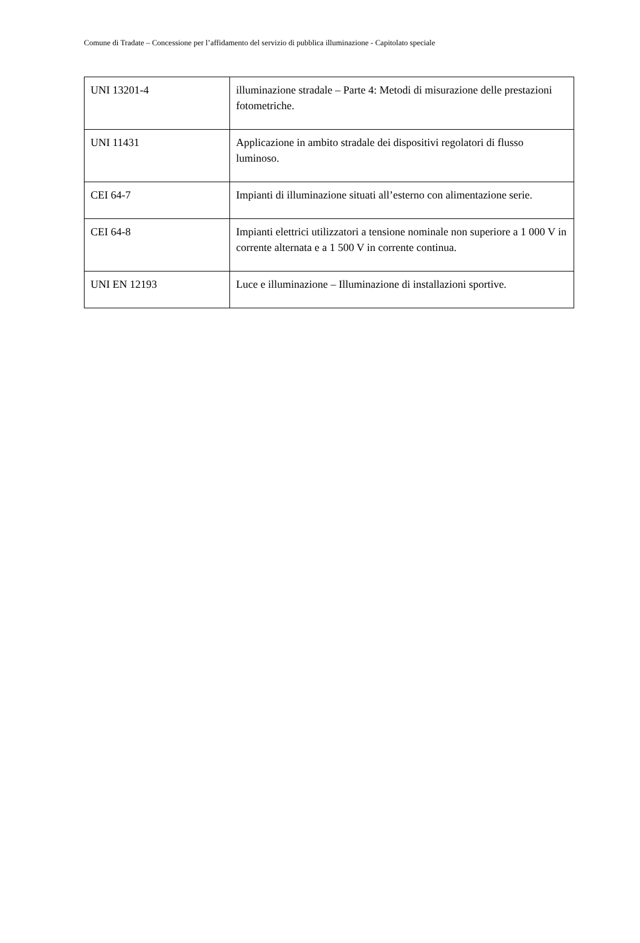Comune di Tradate – Concessione per l’affidamento del servizio di pubblica illuminazione - Capitolato speciale
| UNI 13201-4 | illuminazione stradale – Parte 4: Metodi di misurazione delle prestazioni fotometriche. |
| UNI 11431 | Applicazione in ambito stradale dei dispositivi regolatori di flusso luminoso. |
| CEI 64-7 | Impianti di illuminazione situati all’esterno con alimentazione serie. |
| CEI 64-8 | Impianti elettrici utilizzatori a tensione nominale non superiore a 1 000 V in corrente alternata e a 1 500 V in corrente continua. |
| UNI EN 12193 | Luce e illuminazione – Illuminazione di installazioni sportive. |